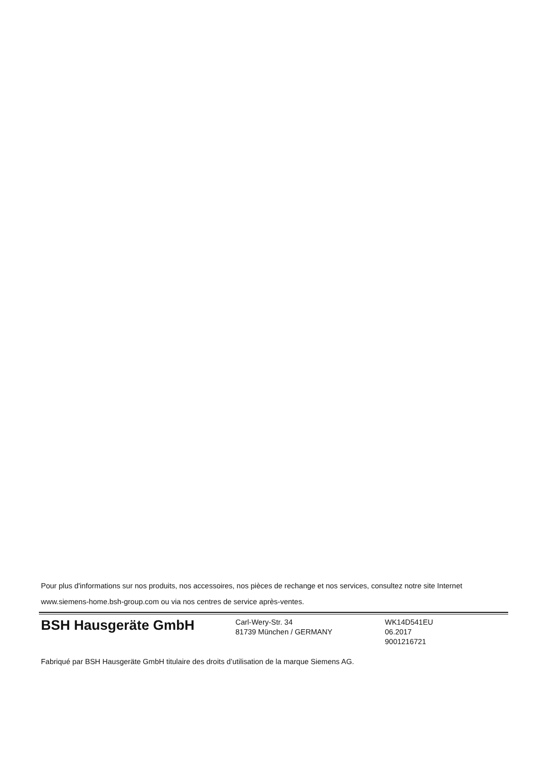Pour plus d'informations sur nos produits, nos accessoires, nos pièces de rechange et nos services, consultez notre site Internet
www.siemens-home.bsh-group.com ou via nos centres de service après-ventes.
BSH Hausgeräte GmbH
Carl-Wery-Str. 34
81739 München / GERMANY
WK14D541EU
06.2017
9001216721
Fabriqué par BSH Hausgeräte GmbH titulaire des droits d’utilisation de la marque Siemens AG.